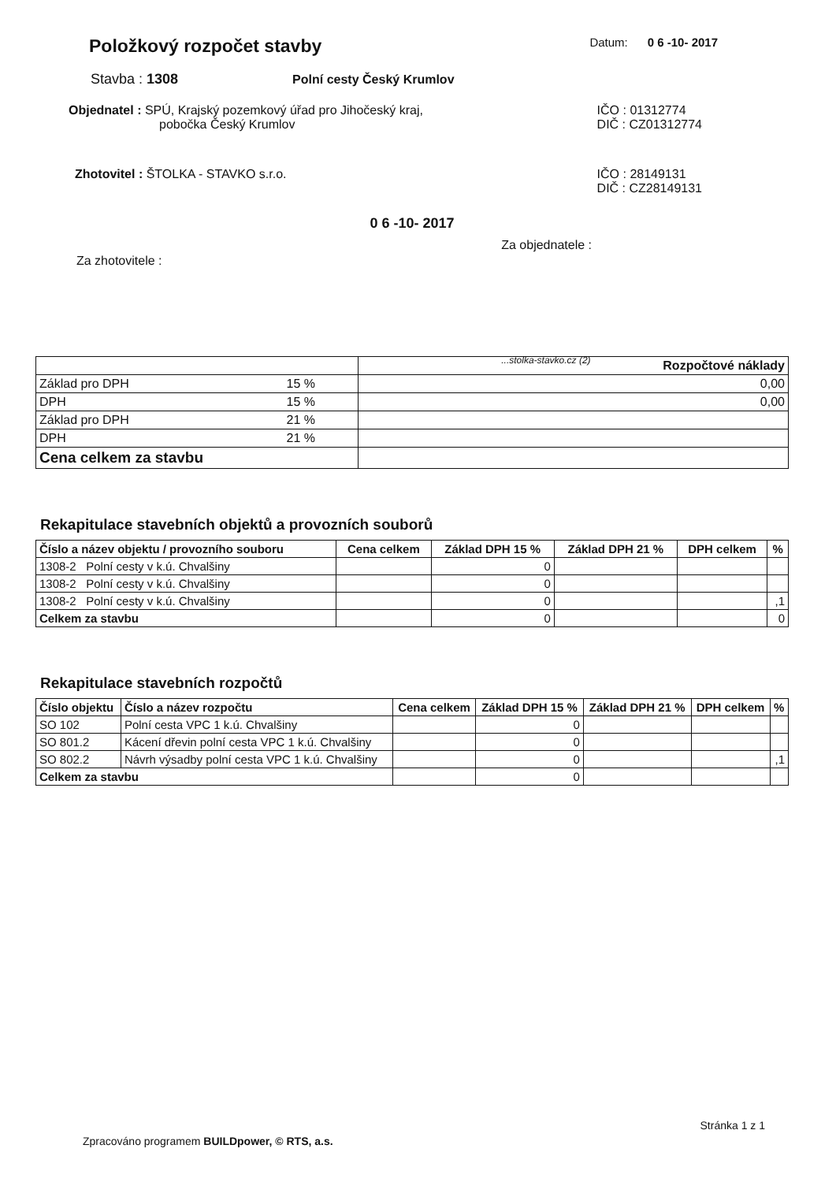Položkový rozpočet stavby
Datum: 0 6 -10- 2017
Stavba : 1308 Polní cesty Český Krumlov
Objednatel : SPÚ, Krajský pozemkový úřad pro Jihočeský kraj,
pobočka Český Krumlov
IČO : 01312774
DIČ : CZ01312774
Zhotovitel : ŠTOLKA - STAVKO s.r.o.
IČO : 28149131
DIČ : CZ28149131
0 6 -10- 2017
Za zhotovitele :
Za objednatele :
...stolka-stavko.cz (2)
| | Rozpočtové náklady |
| Základ pro DPH 15 % | 0,00 |
| DPH 15 % | 0,00 |
| Základ pro DPH 21 % | |
| DPH 21 % | |
| Cena celkem za stavbu | |
Rekapitulace stavebních objektů a provozních souborů
| Číslo a název objektu / provozního souboru | Cena celkem | Základ DPH 15 % | Základ DPH 21 % | DPH celkem | % |
| --- | --- | --- | --- | --- | --- |
| 1308-2 Polní cesty v k.ú. Chvalšiny | | 0 | | | |
| 1308-2 Polní cesty v k.ú. Chvalšiny | | 0 | | | |
| 1308-2 Polní cesty v k.ú. Chvalšiny | | 0 | | | ,1 |
| Celkem za stavbu | | 0 | | | 0 |
Rekapitulace stavebních rozpočtů
| Číslo objektu | Číslo a název rozpočtu | Cena celkem | Základ DPH 15 % | Základ DPH 21 % | DPH celkem | % |
| --- | --- | --- | --- | --- | --- | --- |
| SO 102 | Polní cesta VPC 1 k.ú. Chvalšiny | | 0 | | | |
| SO 801.2 | Kácení dřevin polní cesta VPC 1 k.ú. Chvalšiny | | 0 | | | |
| SO 802.2 | Návrh výsadby polní cesta VPC 1 k.ú. Chvalšiny | | 0 | | | ,1 |
| Celkem za stavbu | | | 0 | | | |
Zpracováno programem BUILDpower, © RTS, a.s.
Stránka 1 z 1